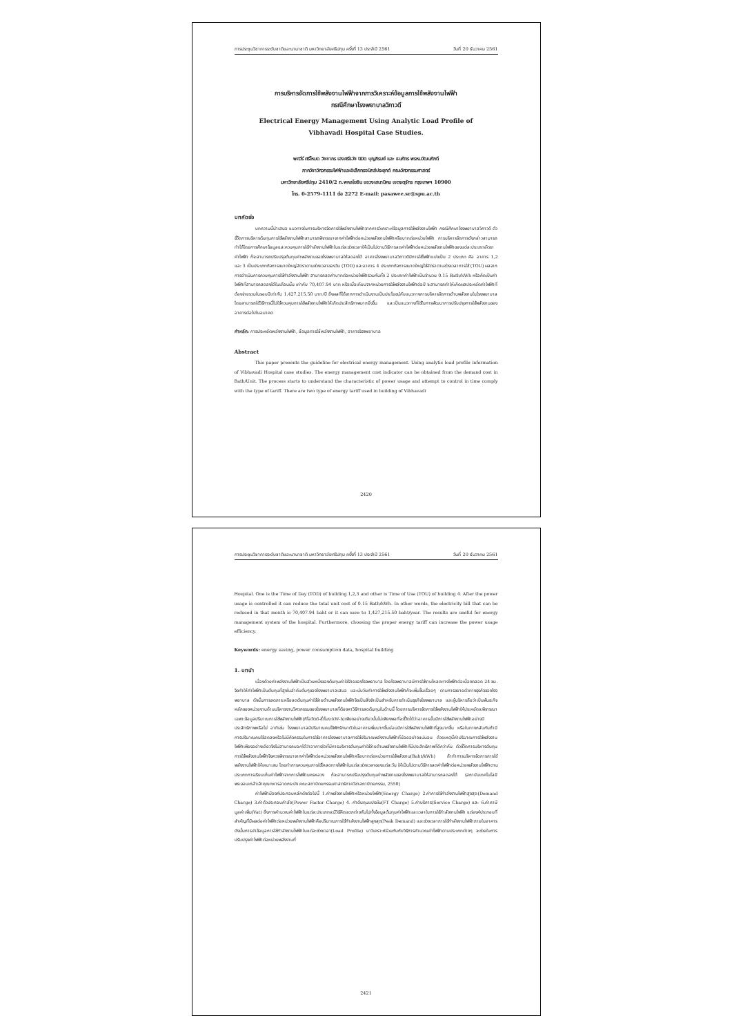การประชุมวิชาการระดับชาติและนานาชาติ มหาวิทยาลัยศรีปทุม ครั้งที่ 13 ประจำปี 2561 วันที่ 20 ธันวาคม 2561
การบริหารจัดการใช้พลังงานไฟฟ้าจากการวิเคราะห์ข้อมูลการใช้พลังงานไฟฟ้า
กรณีศึกษาโรงพยาบาลวิภาวดี
Electrical Energy Management Using Analytic Load Profile of
Vibhavadi Hospital Case Studies.
พศวีร์ ศรีโหมด วิชชากร เฮงศรีธวัช นิมิต บุญภิรมย์ และ ธนภัทร พรหมวัฒนภักดี
ภาควิชาวิศวกรรมไฟฟ้าและอิเล็กทรอนิกส์ประยุกต์ คณะวิศวกรรมศาสตร์
มหาวิทยาลัยศรีปทุม 2410/2 ถ.พหลโยธิน แขวงเสนานิคม เขตจตุจักร กรุงเทพฯ 10900
โทร. 0-2579-1111 ต่อ 2272 E-mail: pasawee.sr@spu.ac.th
บทคัดย่อ
บทความนี้นำเสนอ แนวทางในการบริหารจัดการใช้พลังงานไฟฟ้าจากการวิเคราะห์ข้อมูลการใช้พลังงานไฟฟ้า กรณีศึกษาโรงพยาบาลวิภาวดี ตัวชี้วัดการบริหารต้นทุนการใช้พลังงานไฟฟ้าสามารถพิจารณาจากค่าไฟฟ้าต่อหน่วยพลังงานไฟฟ้าหรือบาทต่อหน่วยไฟฟ้า การบริหารจัดการดังกล่าวสามารถทำได้โดยการศึกษาข้อมูลและควบคุมการใช้กำลังงานไฟฟ้าในแต่ละช่วงเวลาให้เป็นไปตามวิธีการลดค่าไฟฟ้าต่อหน่วยพลังงานไฟฟ้าของแต่ละประเภทอัตราค่าไฟฟ้า ก็จะสามารถปรับปรุงต้นทุนค่าพลังงานของโรงพยาบาลให้ลดลงได้ อาคารโรงพยาบาลวิภาวดีมีการใช้ไฟฟ้าแบ่งเป็น 2 ประเภท คือ อาคาร 1,2 และ 3 เป็นประเภทกิจการขนาดใหญ่อัตราตามช่วงเวลาของวัน (TOD) และอาคาร 4 ประเภทกิจการขนาดใหญ่ใช้อัตราตามช่วงเวลาการใช้ (TOU) ผลจากการดำเนินการควบคุมการใช้กำลังงานไฟฟ้า สามารถลดค่าบาทต่อหน่วยไฟฟ้ารวมกันทั้ง 2 ประเภทค่าไฟฟ้าเป็นจำนวน 0.15 Bath/kWh หรือคิดเป็นค่าไฟฟ้าที่สามารถลดลงได้ในเดือนนั้น เท่ากับ 70,407.94 บาท หรือเมื่อเทียบจากหน่วยการใช้พลังงานไฟฟ้าต่อปี จะสามารถทำให้เกิดผลประหยัดค่าไฟฟ้าที่ต้องจ่ายรวมในรอบปีเท่ากับ 1,427,215.50 บาท/ปี ซึ่งผลที่ได้จากการดำเนินงานเป็นประโยชน์กับแนวทางการบริหารจัดการด้านพลังงานในโรงพยาบาล โดยสามารถใช้วิธีการนี้ไปใช้ควบคุมการใช้พลังงานไฟฟ้าให้เกิดประสิทธิภาพมากยิ่งขึ้น และเป็นแนวทางที่ใช้ในการพัฒนาการปรับปรุงการใช้พลังงานของอาคารต่อไปในอนาคต
คำหลัก: การประหยัดพลังงานไฟฟ้า, ข้อมูลการใช้พลังงานไฟฟ้า, อาคารโรงพยาบาล
Abstract
This paper presents the guideline for electrical energy management. Using analytic load profile information of Vibhavadi Hospital case studies. The energy management cost indicator can be obtained from the demand cost in Bath/Unit. The process starts to understand the characteristic of power usage and attempt to control in time comply with the type of tariff. There are two type of energy tariff used in building of Vibhavadi
2420
การประชุมวิชาการระดับชาติและนานาชาติ มหาวิทยาลัยศรีปทุม ครั้งที่ 13 ประจำปี 2561 วันที่ 20 ธันวาคม 2561
Hospital. One is the Time of Day (TOD) of building 1,2,3 and other is Time of Use (TOU) of building 4. After the power usage is controlled it can reduce the total unit cost of 0.15 Bath/kWh. In other words, the electricity bill that can be reduced in that month is 70,407.94 baht or it can save to 1,427,215.50 baht/year. The results are useful for energy management system of the hospital. Furthermore, choosing the proper energy tariff can increase the power usage efficiency.
Keywords: energy saving, power consumption data, hospital building
1. บทนำ
เนื่องด้วยค่าพลังงานไฟฟ้าเป็นส่วนหนึ่งของต้นทุนค่าใช้จ่ายของโรงพยาบาล โดยโรงพยาบาลมีการใช้งานโหลดทางไฟฟ้าต่อเนื่องตลอด 24 ชม. จึงทำให้ค่าไฟฟ้าเป็นต้นทุนที่สูงในลำดับต้นๆของโรงพยาบาลเสมอ และนับวันค่าการใช้พลังงานไฟฟ้าก็จะเพิ่มขึ้นเรื่อยๆ ตามการขยายตัวทางธุรกิจของโรงพยาบาล ดังนั้นการลดภาระหรือลดต้นทุนค่าใช้จ่ายด้านพลังงานไฟฟ้าจึงเป็นสิ่งจำเป็นสำหรับการดำเนินธุรกิจโรงพยาบาล และผู้บริหารถือว่าเป็นพันธะกิจหลักของหน่วยงานด้านบริหารงานวิศวกรรมของโรงพยาบาลที่ต้องหาวิธีการลดต้นทุนในด้านนี้ โดยการบริหารจัดการใช้พลังงานไฟฟ้าให้ประหยัดจะพิจารณาเฉพาะข้อมูลปริมาณการใช้พลังงานไฟฟ้า(กิโลวัตต์-ชั่วโมง:kW-h)เพียงอย่างเดียวนั้นไม่เพียงพอที่จะชี้วัดได้ว่าอาคารนั้นมีการใช้พลังงานไฟฟ้าอย่างมีประสิทธิภาพหรือไม่ อาทิเช่น โรงพยาบาลมีปริมาณคนไข้พักรักษาตัวในอาคารเพิ่มมากขึ้นย่อมมีการใช้พลังงานไฟฟ้าที่สูงมากขึ้น หรือในทางกลับกันถ้ามีการปริมาณคนไข้ลดลงหรือไม่มีกิจกรรมในการใช้อาคารโรงพยาบาลการใช้ปริมาณพลังงานไฟฟ้าที่น้อยอย่างแน่นอน ด้วยเหตุนี้ค่าปริมาณการใช้พลังงานไฟฟ้าเพียงอย่างเดียวจึงไม่สามารถบอกได้ว่าอาคารใดที่มีการบริหารต้นทุนค่าใช้จ่ายด้านพลังงานไฟฟ้าที่มีประสิทธิภาพที่ดีกว่ากัน ตัวชี้วัดการบริหารต้นทุนการใช้พลังงานไฟฟ้าจึงควรพิจารณาจากค่าไฟฟ้าต่อหน่วยพลังงานไฟฟ้าหรือบาทต่อหน่วยการใช้พลังงาน(Baht/kWh) ถ้าทำการบริหารจัดการการใช้พลังงานไฟฟ้าให้เหมาะสม โดยทำการควบคุมการใช้โหลดทางไฟฟ้าในแต่ละช่วงเวลาของแต่ละวัน ให้เป็นไปตามวิธีการลดค่าไฟฟ้าต่อหน่วยพลังงานไฟฟ้าตามประเภทการเรียบเก็บค่าไฟฟ้าจากการไฟฟ้านครหลวง ก็จะสามารถปรับปรุงต้นทุนค่าพลังงานของโรงพยาบาลให้สามารถลดลงได้ (สถาบันเทคโนโลยีพระจอมเกล้าเจ้าคุณทหารลาดกระบัง คณะสถาปัตยกรรมศาสตร์ภาควิชาสถาปัตยกรรม, 2550)
ค่าไฟฟ้ามีองค์ประกอบหลักดังต่อไปนี้ 1.ค่าพลังงานไฟฟ้าหรือหน่วยไฟฟ้า(Energy Charge) 2.ค่าการใช้กำลังงานไฟฟ้าสูงสุด(Demand Charge) 3.ค่าตัวประกอบกำลัง(Power Factor Charge) 4. ค่าต้นทุนแปรผัน(FT Charge) 5.ค่าบริการ(Service Charge) และ 6.ค่าภาษีมูลค่าเพิ่ม(Vat) ซึ่งการคำนวณค่าไฟฟ้าในแต่ละประเภทจะมีวิธีคิดแตกต่างกันไปทั้งข้อมูลต้นทุนค่าไฟฟ้าและเวลาในการใช้กำลังงานไฟฟ้า แต่องค์ประกอบที่สำคัญที่มีผลต่อค่าไฟฟ้าต่อหน่วยพลังงานไฟฟ้าคือปริมาณการใช้กำลังงานไฟฟ้าสูงสุด(Peak Demand) และช่วงเวลาการใช้กำลังงานไฟฟ้าภายในอาคาร ดังนั้นการนำข้อมูลการใช้กำลังงานไฟฟ้าในแต่ละช่วงเวลา(Load Profile) มาวิเคราะห์ร่วมกันกับวิธีการคำนวณค่าไฟฟ้าตามประเภทต่างๆ จะช่วยในการปรับปรุงค่าไฟฟ้าต่อหน่วยพลังงานที่
2421